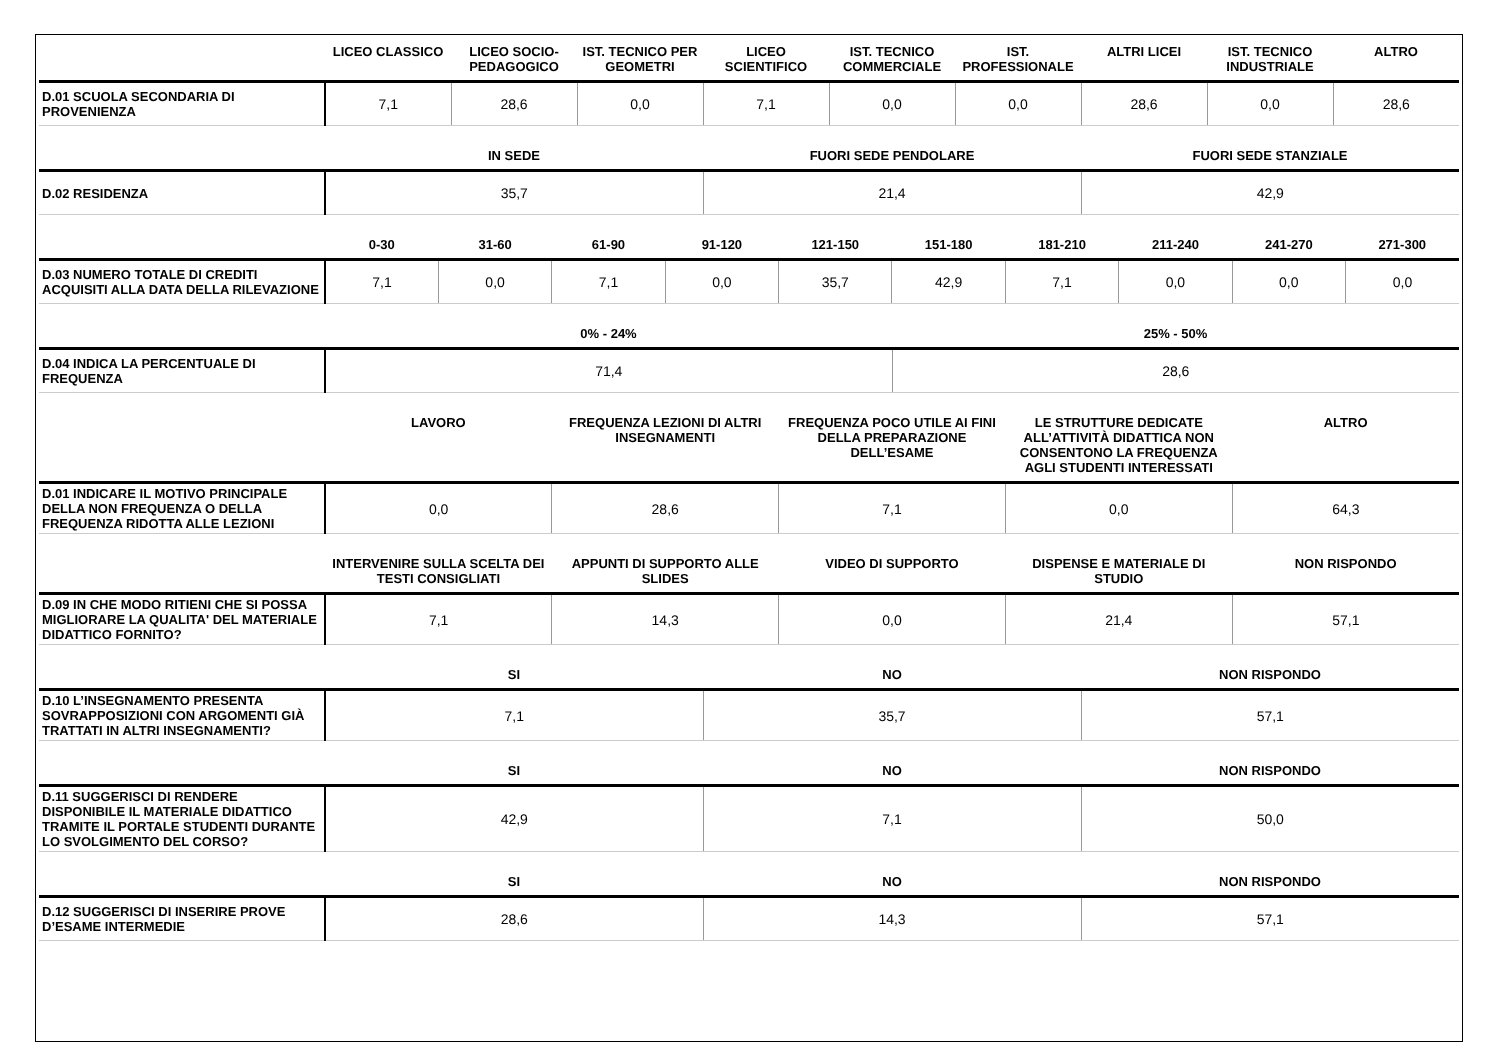| | LICEO CLASSICO | LICEO SOCIO-PEDAGOGICO | IST. TECNICO PER GEOMETRI | LICEO SCIENTIFICO | IST. TECNICO COMMERCIALE | IST. PROFESSIONALE | ALTRI LICEI | IST. TECNICO INDUSTRIALE | ALTRO |
| --- | --- | --- | --- | --- | --- | --- | --- | --- | --- |
| D.01 SCUOLA SECONDARIA DI PROVENIENZA | 7,1 | 28,6 | 0,0 | 7,1 | 0,0 | 0,0 | 28,6 | 0,0 | 28,6 |
| | IN SEDE | FUORI SEDE PENDOLARE | FUORI SEDE STANZIALE |
| --- | --- | --- | --- |
| D.02 RESIDENZA | 35,7 | 21,4 | 42,9 |
| | 0-30 | 31-60 | 61-90 | 91-120 | 121-150 | 151-180 | 181-210 | 211-240 | 241-270 | 271-300 |
| --- | --- | --- | --- | --- | --- | --- | --- | --- | --- | --- |
| D.03 NUMERO TOTALE DI CREDITI ACQUISITI ALLA DATA DELLA RILEVAZIONE | 7,1 | 0,0 | 7,1 | 0,0 | 35,7 | 42,9 | 7,1 | 0,0 | 0,0 | 0,0 |
| | 0% - 24% | 25% - 50% |
| --- | --- | --- |
| D.04 INDICA LA PERCENTUALE DI FREQUENZA | 71,4 | 28,6 |
| | LAVORO | FREQUENZA LEZIONI DI ALTRI INSEGNAMENTI | FREQUENZA POCO UTILE AI FINI DELLA PREPARAZIONE DELL’ESAME | LE STRUTTURE DEDICATE ALL’ATTIVITÀ DIDATTICA NON CONSENTONO LA FREQUENZA AGLI STUDENTI INTERESSATI | ALTRO |
| --- | --- | --- | --- | --- | --- |
| D.01 INDICARE IL MOTIVO PRINCIPALE DELLA NON FREQUENZA O DELLA FREQUENZA RIDOTTA ALLE LEZIONI | 0,0 | 28,6 | 7,1 | 0,0 | 64,3 |
| | INTERVENIRE SULLA SCELTA DEI TESTI CONSIGLIATI | APPUNTI DI SUPPORTO ALLE SLIDES | VIDEO DI SUPPORTO | DISPENSE E MATERIALE DI STUDIO | NON RISPONDO |
| --- | --- | --- | --- | --- | --- |
| D.09 IN CHE MODO RITIENI CHE SI POSSA MIGLIORARE LA QUALITA' DEL MATERIALE DIDATTICO FORNITO? | 7,1 | 14,3 | 0,0 | 21,4 | 57,1 |
| | SI | NO | NON RISPONDO |
| --- | --- | --- | --- |
| D.10 L’INSEGNAMENTO PRESENTA SOVRAPPOSIZIONI CON ARGOMENTI GIÀ TRATTATI IN ALTRI INSEGNAMENTI? | 7,1 | 35,7 | 57,1 |
| | SI | NO | NON RISPONDO |
| --- | --- | --- | --- |
| D.11 SUGGERISCI DI RENDERE DISPONIBILE IL MATERIALE DIDATTICO TRAMITE IL PORTALE STUDENTI DURANTE LO SVOLGIMENTO DEL CORSO? | 42,9 | 7,1 | 50,0 |
| | SI | NO | NON RISPONDO |
| --- | --- | --- | --- |
| D.12 SUGGERISCI DI INSERIRE PROVE D’ESAME INTERMEDIE | 28,6 | 14,3 | 57,1 |